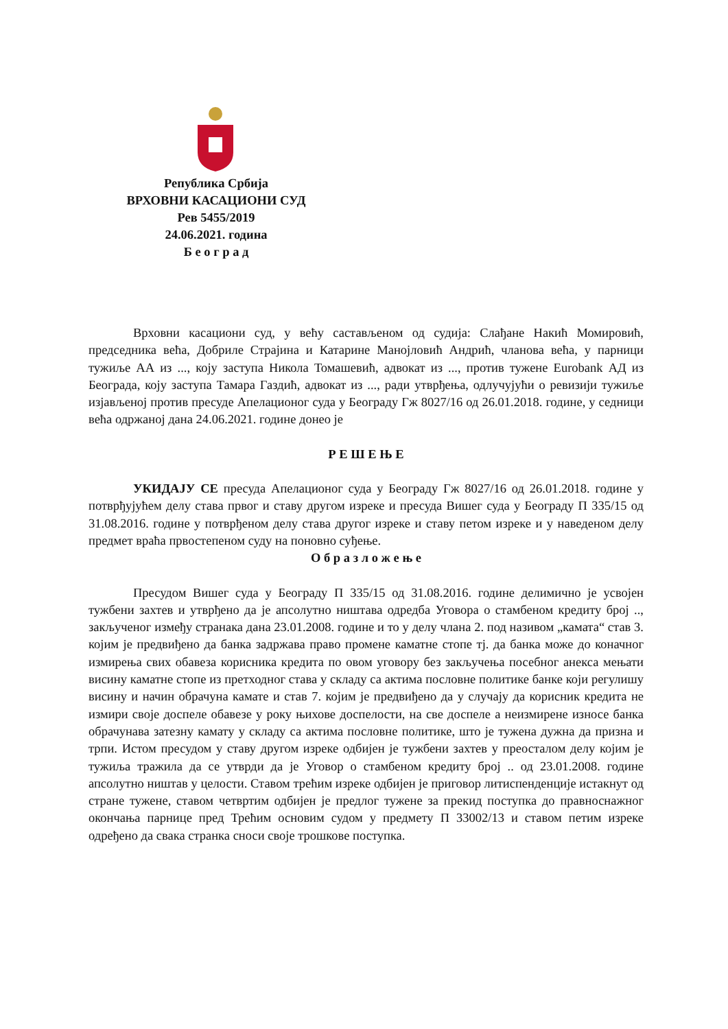Република Србија
ВРХОВНИ КАСАЦИОНИ СУД
Рев 5455/2019
24.06.2021. година
Б е о г р а д
Врховни касациони суд, у већу састављеном од судија: Слађане Накић Момировић, председника већа, Добриле Страјина и Катарине Манојловић Андрић, чланова већа, у парници тужиље АА из ..., коју заступа Никола Томашевић, адвокат из ..., против тужене Eurobank АД из Београда, коју заступа Тамара Газдић, адвокат из ..., ради утврђења, одлучујући о ревизији тужиље изјављеној против пресуде Апелационог суда у Београду Гж 8027/16 од 26.01.2018. године, у седници већа одржаној дана 24.06.2021. године донео је
Р Е Ш Е Њ Е
УКИДАЈУ СЕ пресуда Апелационог суда у Београду Гж 8027/16 од 26.01.2018. године у потврђујућем делу става првог и ставу другом изреке и пресуда Вишег суда у Београду П 335/15 од 31.08.2016. године у потврђеном делу става другог изреке и ставу петом изреке и у наведеном делу предмет враћа првостепеном суду на поновно суђење.
О б р а з л о ж е њ е
Пресудом Вишег суда у Београду П 335/15 од 31.08.2016. године делимично је усвојен тужбени захтев и утврђено да је апсолутно ништава одредба Уговора о стамбеном кредиту број .., закљученог између странака дана 23.01.2008. године и то у делу члана 2. под називом „камата“ став 3. којим је предвиђено да банка задржава право промене каматне стопе тј. да банка може до коначног измирења свих обавеза корисника кредита по овом уговору без закључења посебног анекса мењати висину каматне стопе из претходног става у складу са актима пословне политике банке који регулишу висину и начин обрачуна камате и став 7. којим је предвиђено да у случају да корисник кредита не измири своје доспеле обавезе у року њихове доспелости, на све доспеле а неизмирене износе банка обрачунава затезну камату у складу са актима пословне политике, што је тужена дужна да призна и трпи. Истом пресудом у ставу другом изреке одбијен је тужбени захтев у преосталом делу којим је тужиља тражила да се утврди да је Уговор о стамбеном кредиту број .. од 23.01.2008. године апсолутно ништав у целости. Ставом трећим изреке одбијен је приговор литиспенденције истакнут од стране тужене, ставом четвртим одбијен је предлог тужене за прекид поступка до правноснажног окончања парнице пред Трећим основим судом у предмету П 33002/13 и ставом петим изреке одређено да свака странка сноси своје трошкове поступка.